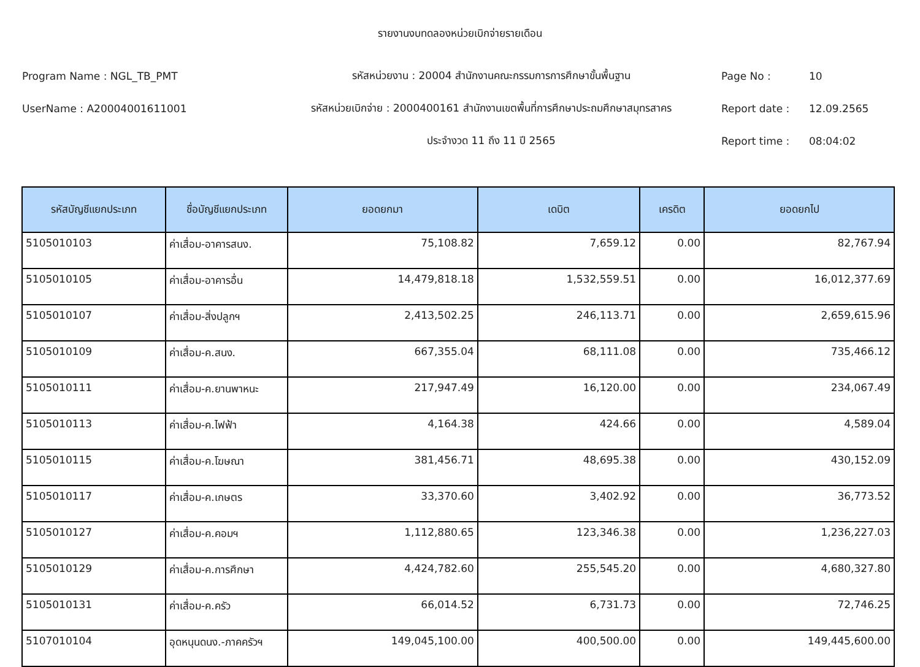รายงานงบทดลองหน่วยเบิกจ่ายรายเดือน
Program Name : NGL_TB_PMT รหัสหน่วยงาน : 20004 สำนักงานคณะกรรมการการศึกษาขั้นพื้นฐาน Page No : 10
UserName : A20004001611001
รหัสหน่วยเบิกจ่าย : 2000400161 สำนักงานเขตพื้นที่การศึกษาประถมศึกษาสมุทรสาคร
Report date : 12.09.2565
ประจำงวด 11 ถึง 11 ปี 2565 Report time : 08:04:02
| รหัสบัญชีแยกประเภท | ชื่อบัญชีแยกประเภท | ยอดยกมา | เดบิต | เครดิต | ยอดยกไป |
| --- | --- | --- | --- | --- | --- |
| 5105010103 | ค่าเสื่อม-อาคารสนง. | 75,108.82 | 7,659.12 | 0.00 | 82,767.94 |
| 5105010105 | ค่าเสื่อม-อาคารอื่น | 14,479,818.18 | 1,532,559.51 | 0.00 | 16,012,377.69 |
| 5105010107 | ค่าเสื่อม-สิ่งปลูกฯ | 2,413,502.25 | 246,113.71 | 0.00 | 2,659,615.96 |
| 5105010109 | ค่าเสื่อม-ค.สนง. | 667,355.04 | 68,111.08 | 0.00 | 735,466.12 |
| 5105010111 | ค่าเสื่อม-ค.ยานพาหนะ | 217,947.49 | 16,120.00 | 0.00 | 234,067.49 |
| 5105010113 | ค่าเสื่อม-ค.ไฟฟ้า | 4,164.38 | 424.66 | 0.00 | 4,589.04 |
| 5105010115 | ค่าเสื่อม-ค.โฆษณา | 381,456.71 | 48,695.38 | 0.00 | 430,152.09 |
| 5105010117 | ค่าเสื่อม-ค.เกษตร | 33,370.60 | 3,402.92 | 0.00 | 36,773.52 |
| 5105010127 | ค่าเสื่อม-ค.คอมฯ | 1,112,880.65 | 123,346.38 | 0.00 | 1,236,227.03 |
| 5105010129 | ค่าเสื่อม-ค.การศึกษา | 4,424,782.60 | 255,545.20 | 0.00 | 4,680,327.80 |
| 5105010131 | ค่าเสื่อม-ค.ครัว | 66,014.52 | 6,731.73 | 0.00 | 72,746.25 |
| 5107010104 | อุดหนุนดนง.-ภาคครัวฯ | 149,045,100.00 | 400,500.00 | 0.00 | 149,445,600.00 |